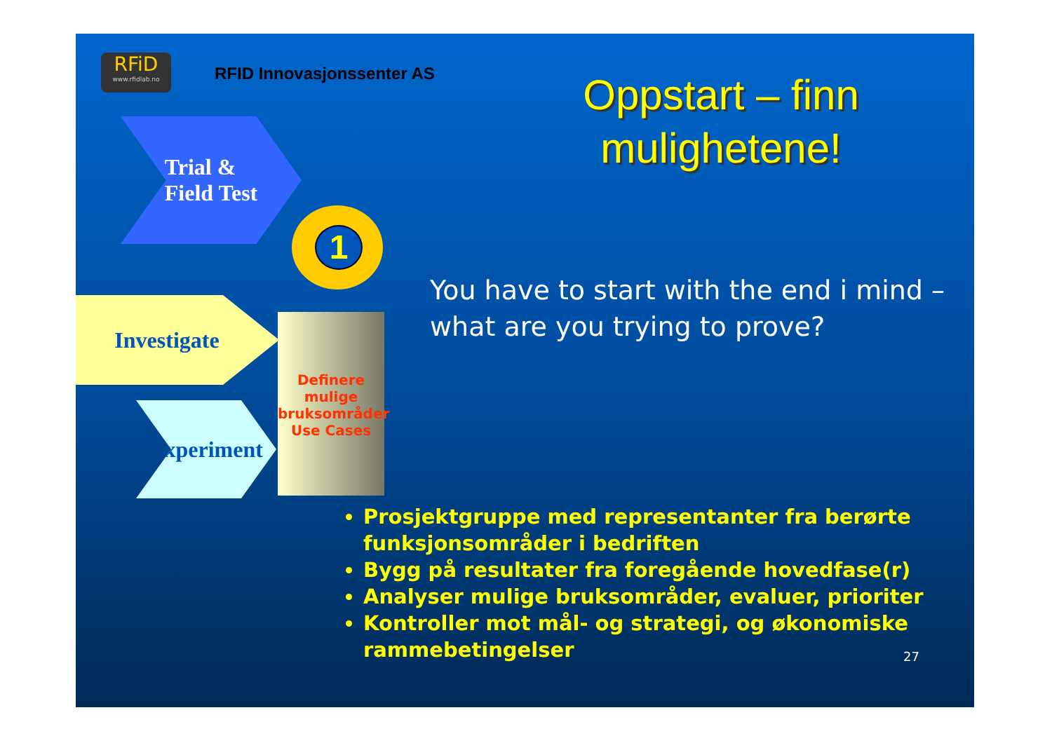RFiD
www.rfidlab.no
RFID Innovasjonssenter AS
Oppstart – finn mulighetene!
Trial &
Field Test
1
Investigate
Experiment
Definere mulige bruksområder Use Cases
You have to start with the end i mind –
what are you trying to prove?
Prosjektgruppe med representanter fra berørte funksjonsområder i bedriften
Bygg på resultater fra foregående hovedfase(r)
Analyser mulige bruksområder, evaluer, prioriter
Kontroller mot mål- og strategi, og økonomiske rammebetingelser
27